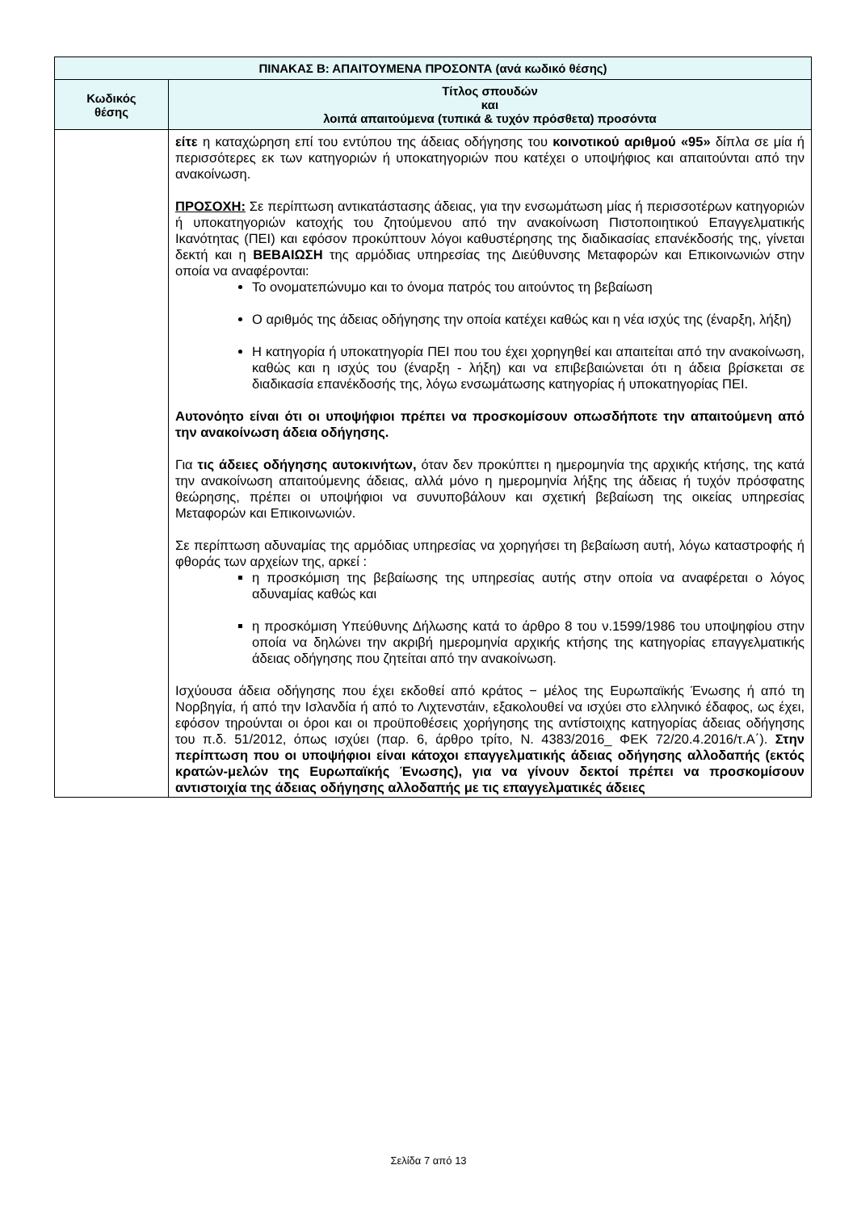| ΠΙΝΑΚΑΣ Β: ΑΠΑΙΤΟΥΜΕΝΑ ΠΡΟΣΟΝΤΑ (ανά κωδικό θέσης) | |
| --- | --- |
| Κωδικός θέσης | Τίτλος σπουδών και λοιπά απαιτούμενα (τυπικά & τυχόν πρόσθετα) προσόντα |
| | είτε η καταχώρηση επί του εντύπου της άδειας οδήγησης του κοινοτικού αριθμού «95» δίπλα σε μία ή περισσότερες εκ των κατηγοριών ή υποκατηγοριών που κατέχει ο υποψήφιος και απαιτούνται από την ανακοίνωση. ΠΡΟΣΟΧΗ: Σε περίπτωση αντικατάστασης άδειας, για την ενσωμάτωση μίας ή περισσοτέρων κατηγοριών ή υποκατηγοριών κατοχής του ζητούμενου από την ανακοίνωση Πιστοποιητικού Επαγγελματικής Ικανότητας (ΠΕΙ) και εφόσον προκύπτουν λόγοι καθυστέρησης της διαδικασίας επανέκδοσής της, γίνεται δεκτή και η ΒΕΒΑΙΩΣΗ της αρμόδιας υπηρεσίας της Διεύθυνσης Μεταφορών και Επικοινωνιών στην οποία να αναφέρονται: Το ονοματεπώνυμο και το όνομα πατρός του αιτούντος τη βεβαίωση Ο αριθμός της άδειας οδήγησης την οποία κατέχει καθώς και η νέα ισχύς της (έναρξη, λήξη) Η κατηγορία ή υποκατηγορία ΠΕΙ που του έχει χορηγηθεί και απαιτείται από την ανακοίνωση, καθώς και η ισχύς του (έναρξη - λήξη) και να επιβεβαιώνεται ότι η άδεια βρίσκεται σε διαδικασία επανέκδοσής της, λόγω ενσωμάτωσης κατηγορίας ή υποκατηγορίας ΠΕΙ. Αυτονόητο είναι ότι οι υποψήφιοι πρέπει να προσκομίσουν οπωσδήποτε την απαιτούμενη από την ανακοίνωση άδεια οδήγησης. Για τις άδειες οδήγησης αυτοκινήτων, όταν δεν προκύπτει η ημερομηνία της αρχικής κτήσης, της κατά την ανακοίνωση απαιτούμενης άδειας, αλλά μόνο η ημερομηνία λήξης της άδειας ή τυχόν πρόσφατης θεώρησης, πρέπει οι υποψήφιοι να συνυποβάλουν και σχετική βεβαίωση της οικείας υπηρεσίας Μεταφορών και Επικοινωνιών. Σε περίπτωση αδυναμίας της αρμόδιας υπηρεσίας να χορηγήσει τη βεβαίωση αυτή, λόγω καταστροφής ή φθοράς των αρχείων της, αρκεί : η προσκόμιση της βεβαίωσης της υπηρεσίας αυτής στην οποία να αναφέρεται ο λόγος αδυναμίας καθώς και η προσκόμιση Υπεύθυνης Δήλωσης κατά το άρθρο 8 του ν.1599/1986 του υποψηφίου στην οποία να δηλώνει την ακριβή ημερομηνία αρχικής κτήσης της κατηγορίας επαγγελματικής άδειας οδήγησης που ζητείται από την ανακοίνωση. Ισχύουσα άδεια οδήγησης που έχει εκδοθεί από κράτος − μέλος της Ευρωπαϊκής Ένωσης ή από τη Νορβηγία, ή από την Ισλανδία ή από το Λιχτενστάιν, εξακολουθεί να ισχύει στο ελληνικό έδαφος, ως έχει, εφόσον τηρούνται οι όροι και οι προϋποθέσεις χορήγησης της αντίστοιχης κατηγορίας άδειας οδήγησης του π.δ. 51/2012, όπως ισχύει (παρ. 6, άρθρο τρίτο, Ν. 4383/2016_ ΦΕΚ 72/20.4.2016/τ.Α΄). Στην περίπτωση που οι υποψήφιοι είναι κάτοχοι επαγγελματικής άδειας οδήγησης αλλοδαπής (εκτός κρατών-μελών της Ευρωπαϊκής Ένωσης), για να γίνουν δεκτοί πρέπει να προσκομίσουν αντιστοιχία της άδειας οδήγησης αλλοδαπής με τις επαγγελματικές άδειες |
Σελίδα 7 από 13